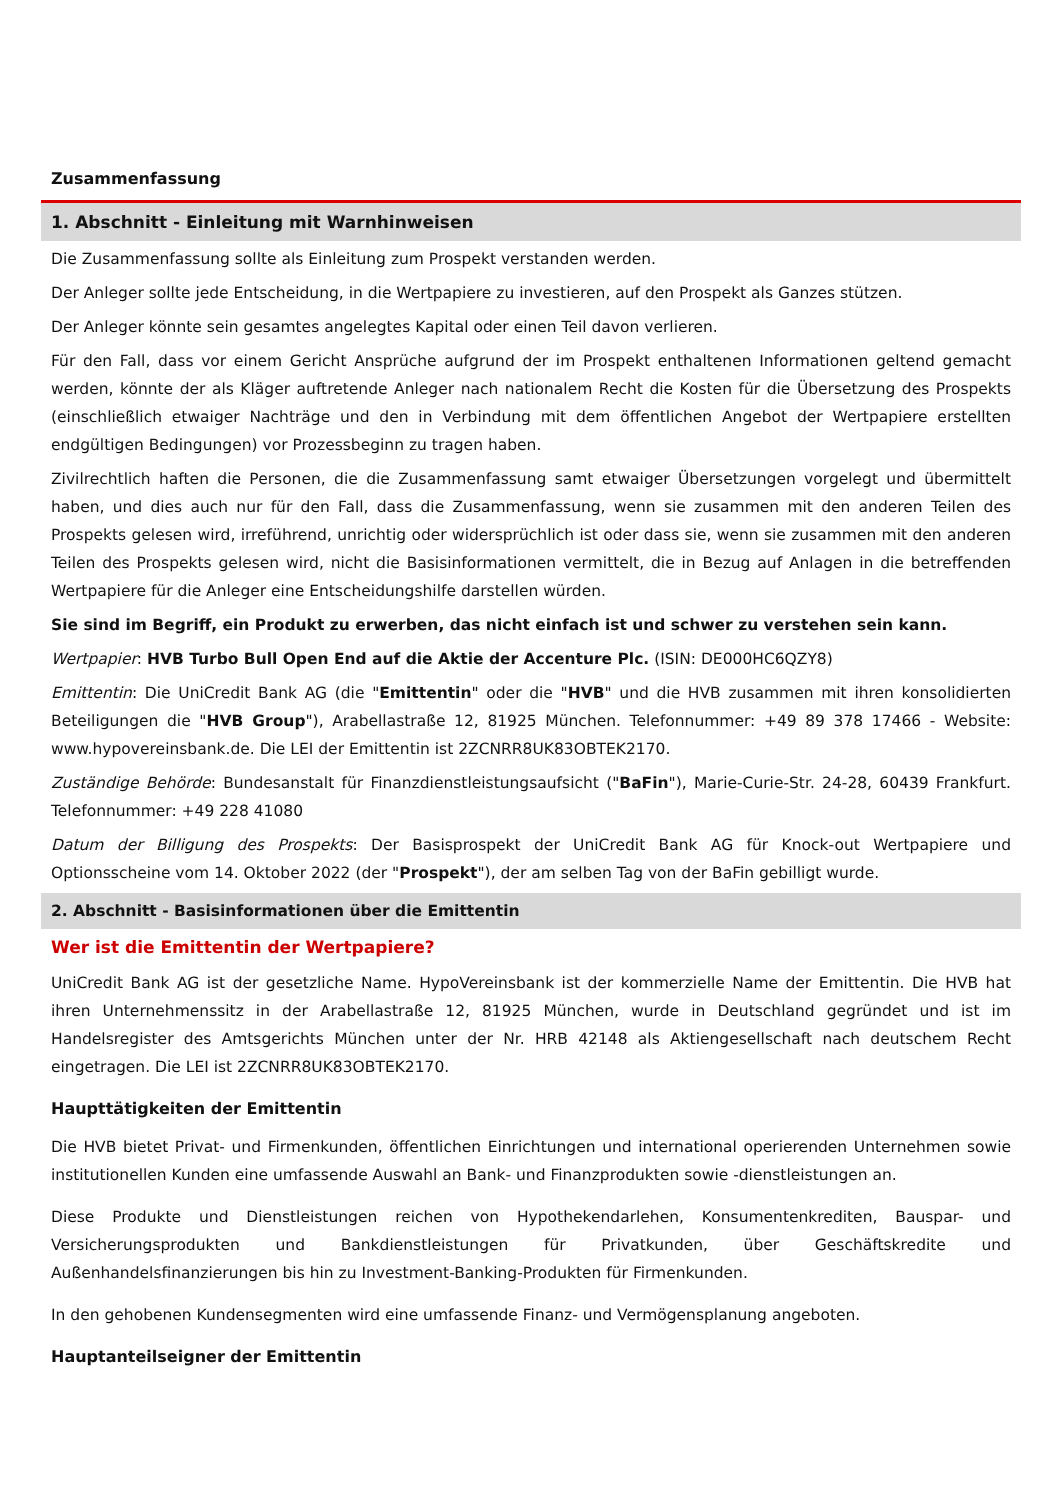Zusammenfassung
1. Abschnitt - Einleitung mit Warnhinweisen
Die Zusammenfassung sollte als Einleitung zum Prospekt verstanden werden.
Der Anleger sollte jede Entscheidung, in die Wertpapiere zu investieren, auf den Prospekt als Ganzes stützen.
Der Anleger könnte sein gesamtes angelegtes Kapital oder einen Teil davon verlieren.
Für den Fall, dass vor einem Gericht Ansprüche aufgrund der im Prospekt enthaltenen Informationen geltend gemacht werden, könnte der als Kläger auftretende Anleger nach nationalem Recht die Kosten für die Übersetzung des Prospekts (einschließlich etwaiger Nachträge und den in Verbindung mit dem öffentlichen Angebot der Wertpapiere erstellten endgültigen Bedingungen) vor Prozessbeginn zu tragen haben.
Zivilrechtlich haften die Personen, die die Zusammenfassung samt etwaiger Übersetzungen vorgelegt und übermittelt haben, und dies auch nur für den Fall, dass die Zusammenfassung, wenn sie zusammen mit den anderen Teilen des Prospekts gelesen wird, irreführend, unrichtig oder widersprüchlich ist oder dass sie, wenn sie zusammen mit den anderen Teilen des Prospekts gelesen wird, nicht die Basisinformationen vermittelt, die in Bezug auf Anlagen in die betreffenden Wertpapiere für die Anleger eine Entscheidungshilfe darstellen würden.
Sie sind im Begriff, ein Produkt zu erwerben, das nicht einfach ist und schwer zu verstehen sein kann.
Wertpapier: HVB Turbo Bull Open End auf die Aktie der Accenture Plc. (ISIN: DE000HC6QZY8)
Emittentin: Die UniCredit Bank AG (die "Emittentin" oder die "HVB" und die HVB zusammen mit ihren konsolidierten Beteiligungen die "HVB Group"), Arabellastraße 12, 81925 München. Telefonnummer: +49 89 378 17466 - Website: www.hypovereinsbank.de. Die LEI der Emittentin ist 2ZCNRR8UK83OBTEK2170.
Zuständige Behörde: Bundesanstalt für Finanzdienstleistungsaufsicht ("BaFin"), Marie-Curie-Str. 24-28, 60439 Frankfurt. Telefonnummer: +49 228 41080
Datum der Billigung des Prospekts: Der Basisprospekt der UniCredit Bank AG für Knock-out Wertpapiere und Optionsscheine vom 14. Oktober 2022 (der "Prospekt"), der am selben Tag von der BaFin gebilligt wurde.
2. Abschnitt - Basisinformationen über die Emittentin
Wer ist die Emittentin der Wertpapiere?
UniCredit Bank AG ist der gesetzliche Name. HypoVereinsbank ist der kommerzielle Name der Emittentin. Die HVB hat ihren Unternehmenssitz in der Arabellastraße 12, 81925 München, wurde in Deutschland gegründet und ist im Handelsregister des Amtsgerichts München unter der Nr. HRB 42148 als Aktiengesellschaft nach deutschem Recht eingetragen. Die LEI ist 2ZCNRR8UK83OBTEK2170.
Haupttätigkeiten der Emittentin
Die HVB bietet Privat- und Firmenkunden, öffentlichen Einrichtungen und international operierenden Unternehmen sowie institutionellen Kunden eine umfassende Auswahl an Bank- und Finanzprodukten sowie -dienstleistungen an.
Diese Produkte und Dienstleistungen reichen von Hypothekendarlehen, Konsumentenkrediten, Bauspar- und Versicherungsprodukten und Bankdienstleistungen für Privatkunden, über Geschäftskredite und Außenhandelsfinanzierungen bis hin zu Investment-Banking-Produkten für Firmenkunden.
In den gehobenen Kundensegmenten wird eine umfassende Finanz- und Vermögensplanung angeboten.
Hauptanteilseigner der Emittentin